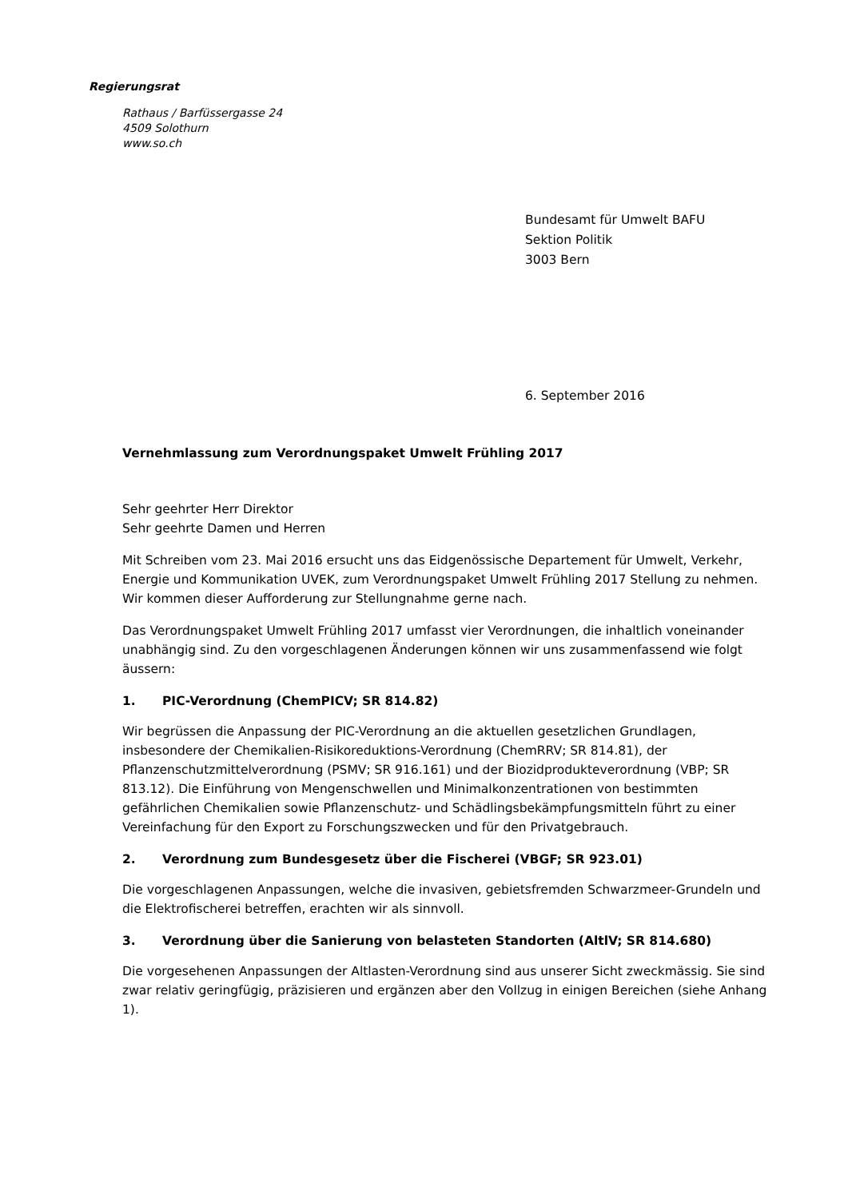Regierungsrat
Rathaus / Barfüssergasse 24
4509 Solothurn
www.so.ch
Bundesamt für Umwelt BAFU
Sektion Politik
3003 Bern
6. September 2016
Vernehmlassung zum Verordnungspaket Umwelt Frühling 2017
Sehr geehrter Herr Direktor
Sehr geehrte Damen und Herren
Mit Schreiben vom 23. Mai 2016 ersucht uns das Eidgenössische Departement für Umwelt, Verkehr, Energie und Kommunikation UVEK, zum Verordnungspaket Umwelt Frühling 2017 Stellung zu nehmen. Wir kommen dieser Aufforderung zur Stellungnahme gerne nach.
Das Verordnungspaket Umwelt Frühling 2017 umfasst vier Verordnungen, die inhaltlich voneinander unabhängig sind. Zu den vorgeschlagenen Änderungen können wir uns zusammenfassend wie folgt äussern:
1. PIC-Verordnung (ChemPICV; SR 814.82)
Wir begrüssen die Anpassung der PIC-Verordnung an die aktuellen gesetzlichen Grundlagen, insbesondere der Chemikalien-Risikoreduktions-Verordnung (ChemRRV; SR 814.81), der Pflanzenschutzmittelverordnung (PSMV; SR 916.161) und der Biozidprodukteverordnung (VBP; SR 813.12). Die Einführung von Mengenschwellen und Minimalkonzentrationen von bestimmten gefährlichen Chemikalien sowie Pflanzenschutz- und Schädlingsbekämpfungsmitteln führt zu einer Vereinfachung für den Export zu Forschungszwecken und für den Privatgebrauch.
2. Verordnung zum Bundesgesetz über die Fischerei (VBGF; SR 923.01)
Die vorgeschlagenen Anpassungen, welche die invasiven, gebietsfremden Schwarzmeer-Grundeln und die Elektrofischerei betreffen, erachten wir als sinnvoll.
3. Verordnung über die Sanierung von belasteten Standorten (AltlV; SR 814.680)
Die vorgesehenen Anpassungen der Altlasten-Verordnung sind aus unserer Sicht zweckmässig. Sie sind zwar relativ geringfügig, präzisieren und ergänzen aber den Vollzug in einigen Bereichen (siehe Anhang 1).